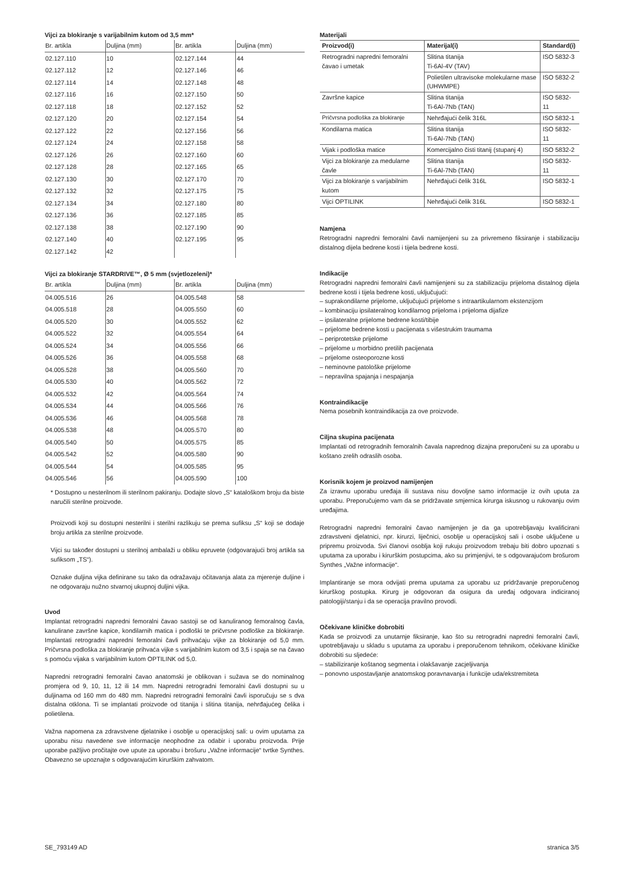Vijci za blokiranje s varijabilnim kutom od 3,5 mm*
| Br. artikla | Duljina (mm) | Br. artikla | Duljina (mm) |
| --- | --- | --- | --- |
| 02.127.110 | 10 | 02.127.144 | 44 |
| 02.127.112 | 12 | 02.127.146 | 46 |
| 02.127.114 | 14 | 02.127.148 | 48 |
| 02.127.116 | 16 | 02.127.150 | 50 |
| 02.127.118 | 18 | 02.127.152 | 52 |
| 02.127.120 | 20 | 02.127.154 | 54 |
| 02.127.122 | 22 | 02.127.156 | 56 |
| 02.127.124 | 24 | 02.127.158 | 58 |
| 02.127.126 | 26 | 02.127.160 | 60 |
| 02.127.128 | 28 | 02.127.165 | 65 |
| 02.127.130 | 30 | 02.127.170 | 70 |
| 02.127.132 | 32 | 02.127.175 | 75 |
| 02.127.134 | 34 | 02.127.180 | 80 |
| 02.127.136 | 36 | 02.127.185 | 85 |
| 02.127.138 | 38 | 02.127.190 | 90 |
| 02.127.140 | 40 | 02.127.195 | 95 |
| 02.127.142 | 42 | | |
Vijci za blokiranje STARDRIVE™, Ø 5 mm (svjetlozeleni)*
| Br. artikla | Duljina (mm) | Br. artikla | Duljina (mm) |
| --- | --- | --- | --- |
| 04.005.516 | 26 | 04.005.548 | 58 |
| 04.005.518 | 28 | 04.005.550 | 60 |
| 04.005.520 | 30 | 04.005.552 | 62 |
| 04.005.522 | 32 | 04.005.554 | 64 |
| 04.005.524 | 34 | 04.005.556 | 66 |
| 04.005.526 | 36 | 04.005.558 | 68 |
| 04.005.528 | 38 | 04.005.560 | 70 |
| 04.005.530 | 40 | 04.005.562 | 72 |
| 04.005.532 | 42 | 04.005.564 | 74 |
| 04.005.534 | 44 | 04.005.566 | 76 |
| 04.005.536 | 46 | 04.005.568 | 78 |
| 04.005.538 | 48 | 04.005.570 | 80 |
| 04.005.540 | 50 | 04.005.575 | 85 |
| 04.005.542 | 52 | 04.005.580 | 90 |
| 04.005.544 | 54 | 04.005.585 | 95 |
| 04.005.546 | 56 | 04.005.590 | 100 |
* Dostupno u nesterilnom ili sterilnom pakiranju. Dodajte slovo „S“ kataloškom broju da biste naručili sterilne proizvode.
Proizvodi koji su dostupni nesterilni i sterilni razlikuju se prema sufiksu „S“ koji se dodaje broju artikla za sterilne proizvode.
Vijci su također dostupni u sterilnoj ambalaži u obliku epruvete (odgovarajući broj artikla sa sufiksom „TS“).
Oznake duljina vijka definirane su tako da odražavaju očitavanja alata za mjerenje duljine i ne odgovaraju nužno stvarnoj ukupnoj duljini vijka.
Uvod
Implantat retrogradni napredni femoralni čavao sastoji se od kanuliranog femoralnog čavla, kanulirane završne kapice, kondilarnih matica i podloški te pričvrsne podloške za blokiranje. Implantati retrogradni napredni femoralni čavli prihvaćaju vijke za blokiranje od 5,0 mm. Pričvrsna podloška za blokiranje prihvaća vijke s varijabilnim kutom od 3,5 i spaja se na čavao s pomoću vijaka s varijabilnim kutom OPTILINK od 5,0.
Napredni retrogradni femoralni čavao anatomski je oblikovan i sužava se do nominalnog promjera od 9, 10, 11, 12 ili 14 mm. Napredni retrogradni femoralni čavli dostupni su u duljinama od 160 mm do 480 mm. Napredni retrogradni femoralni čavli isporučuju se s dva distalna otklona. Ti se implantati proizvode od titanija i slitina titanija, nehrđajućeg čelika i polietilena.
Važna napomena za zdravstvene djelatnike i osoblje u operacijskoj sali: u ovim uputama za uporabu nisu navedene sve informacije neophodne za odabir i uporabu proizvoda. Prije uporabe pažljivo pročitajte ove upute za uporabu i brošuru „Važne informacije“ tvrtke Synthes. Obavezno se upoznajte s odgovarajućim kirurškim zahvatom.
Materijali
| Proizvod(i) | Materijal(i) | Standard(i) |
| --- | --- | --- |
| Retrogradni napredni femoralni čavao i umetak | Slitina titanija Ti-6Al-4V (TAV) | ISO 5832-3 |
| | Polietilen ultravisoke molekularne mase (UHWMPE) | ISO 5832-2 |
| Završne kapice | Slitina titanija Ti-6Al-7Nb (TAN) | ISO 5832-11 |
| Pričvrsna podloška za blokiranje | Nehrđajući čelik 316L | ISO 5832-1 |
| Kondilarna matica | Slitina titanija Ti-6Al-7Nb (TAN) | ISO 5832-11 |
| Vijak i podloška matice | Komercijalno čisti titanij (stupanj 4) | ISO 5832-2 |
| Vijci za blokiranje za medularne čavle | Slitina titanija Ti-6Al-7Nb (TAN) | ISO 5832-11 |
| Vijci za blokiranje s varijabilnim kutom | Nehrđajući čelik 316L | ISO 5832-1 |
| Vijci OPTILINK | Nehrđajući čelik 316L | ISO 5832-1 |
Namjena
Retrogradni napredni femoralni čavli namijenjeni su za privremeno fiksiranje i stabilizaciju distalnog dijela bedrene kosti i tijela bedrene kosti.
Indikacije
Retrogradni napredni femoralni čavli namijenjeni su za stabilizaciju prijeloma distalnog dijela bedrene kosti i tijela bedrene kosti, uključujući:
– suprakondilarne prijelome, uključujući prijelome s intraartikularnom ekstenzijom
– kombinaciju ipsilateralnog kondilarnog prijeloma i prijeloma dijafize
– ipsilateralne prijelome bedrene kosti/tibije
– prijelome bedrene kosti u pacijenata s višestrukim traumama
– periprotetske prijelome
– prijelome u morbidno pretilih pacijenata
– prijelome osteoporozne kosti
– neminovne patološke prijelome
– nepravilna spajanja i nespajanja
Kontraindikacije
Nema posebnih kontraindikacija za ove proizvode.
Ciljna skupina pacijenata
Implantati od retrogradnih femoralnih čavala naprednog dizajna preporučeni su za uporabu u koštano zrelih odraslih osoba.
Korisnik kojem je proizvod namijenjen
Za izravnu uporabu uređaja ili sustava nisu dovoljne samo informacije iz ovih uputa za uporabu. Preporučujemo vam da se pridržavate smjernica kirurga iskusnog u rukovanju ovim uređajima.
Retrogradni napredni femoralni čavao namijenjen je da ga upotrebljavaju kvalificirani zdravstveni djelatnici, npr. kirurzi, liječnici, osoblje u operacijskoj sali i osobe uključene u pripremu proizvoda. Svi članovi osoblja koji rukuju proizvodom trebaju biti dobro upoznati s uputama za uporabu i kirurškim postupcima, ako su primjenjivi, te s odgovarajućom brošurom Synthes „Važne informacije“.
Implantiranje se mora odvijati prema uputama za uporabu uz pridržavanje preporučenog kirurškog postupka. Kirurg je odgovoran da osigura da uređaj odgovara indiciranoj patologiji/stanju i da se operacija pravilno provodi.
Očekivane kliničke dobrobiti
Kada se proizvodi za unutarnje fiksiranje, kao što su retrogradni napredni femoralni čavli, upotrebljavaju u skladu s uputama za uporabu i preporučenom tehnikom, očekivane kliničke dobrobiti su sljedeće:
– stabiliziranje koštanog segmenta i olakšavanje zacjeljivanja
– ponovno uspostavljanje anatomskog poravnavanja i funkcije uda/ekstremiteta
SE_793149 AD stranica 3/5